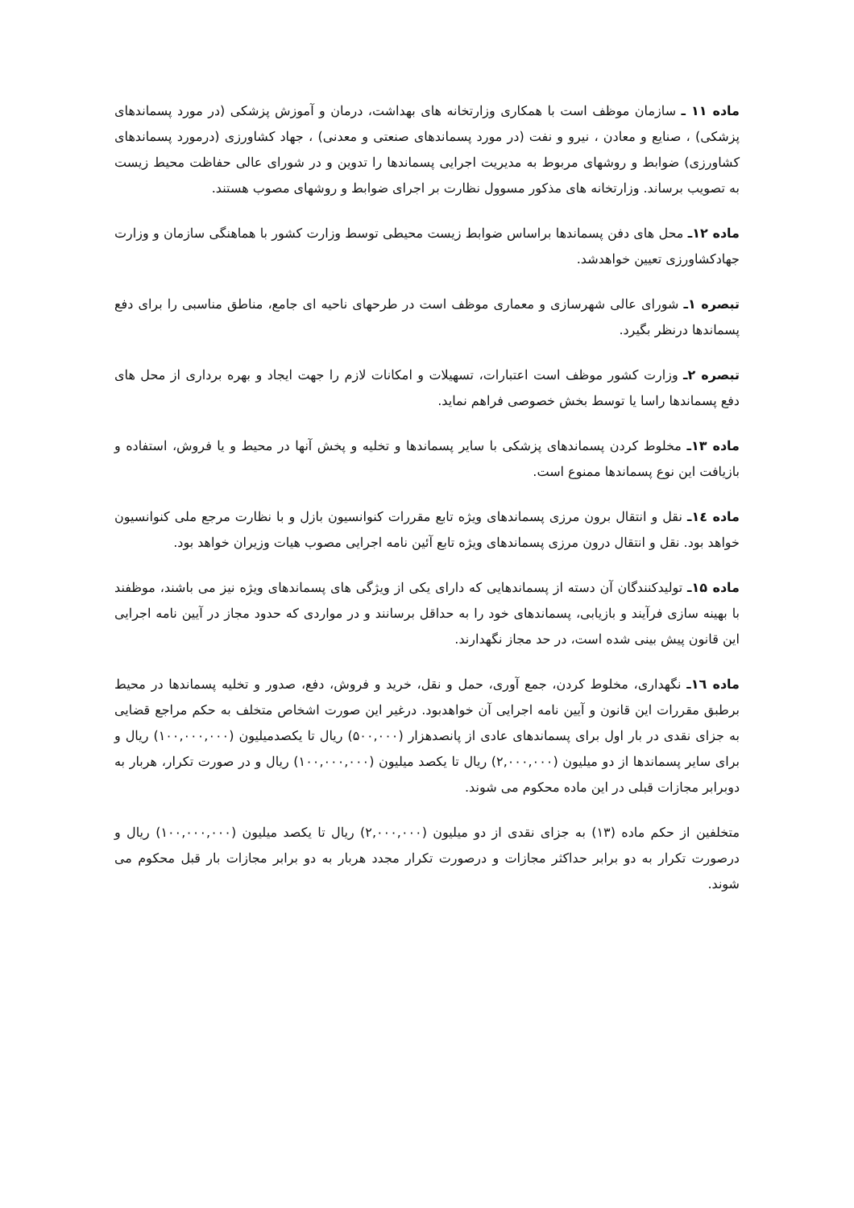ماده ۱۱ ـ سازمان موظف است با همکاری وزارتخانه های بهداشت، درمان و آموزش پزشکی (در مورد پسماندهای پزشکی) ، صنایع و معادن ، نیرو و نفت (در مورد پسماندهای صنعتی و معدنی) ، جهاد کشاورزی (درمورد پسماندهای کشاورزی) ضوابط و روشهای مربوط به مدیریت اجرایی پسماندها را تدوین و در شورای عالی حفاظت محیط زیست به تصویب برساند. وزارتخانه های مذکور مسوول نظارت بر اجرای ضوابط و روشهای مصوب هستند.
ماده ۱۲ـ محل های دفن پسماندها براساس ضوابط زیست محیطی توسط وزارت کشور با هماهنگی سازمان و وزارت جهادکشاورزی تعیین خواهدشد.
تبصره ۱ـ شورای عالی شهرسازی و معماری موظف است در طرحهای ناحیه ای جامع، مناطق مناسبی را برای دفع پسماندها درنظر بگیرد.
تبصره ۲ـ وزارت کشور موظف است اعتبارات، تسهیلات و امکانات لازم را جهت ایجاد و بهره برداری از محل های دفع پسماندها راسا یا توسط بخش خصوصی فراهم نماید.
ماده ۱۳ـ مخلوط کردن پسماندهای پزشکی با سایر پسماندها و تخلیه و پخش آنها در محیط و یا فروش، استفاده و بازیافت این نوع پسماندها ممنوع است.
ماده ١٤ـ نقل و انتقال برون مرزی پسماندهای ویژه تابع مقررات کنوانسیون بازل و با نظارت مرجع ملی کنوانسیون خواهد بود. نقل و انتقال درون مرزی پسماندهای ویژه تابع آئین نامه اجرایی مصوب هیات وزیران خواهد بود.
ماده ۱۵ـ تولیدکنندگان آن دسته از پسماندهایی که دارای یکی از ویژگی های پسماندهای ویژه نیز می باشند، موظفند با بهینه سازی فرآیند و بازیابی، پسماندهای خود را به حداقل برسانند و در مواردی که حدود مجاز در آیین نامه اجرایی این قانون پیش بینی شده است، در حد مجاز نگهدارند.
ماده ١٦ـ نگهداری، مخلوط کردن، جمع آوری، حمل و نقل، خرید و فروش، دفع، صدور و تخلیه پسماندها در محیط برطبق مقررات این قانون و آیین نامه اجرایی آن خواهدبود. درغیر این صورت اشخاص متخلف به حکم مراجع قضایی به جزای نقدی در بار اول برای پسماندهای عادی از پانصدهزار (۵۰۰,۰۰۰) ریال تا یکصدمیلیون (۱۰۰,۰۰۰,۰۰۰) ریال و برای سایر پسماندها از دو میلیون (۲,۰۰۰,۰۰۰) ریال تا یکصد میلیون (۱۰۰,۰۰۰,۰۰۰) ریال و در صورت تکرار، هربار به دوبرابر مجازات قبلی در این ماده محکوم می شوند.
متخلفین از حکم ماده (۱۳) به جزای نقدی از دو میلیون (۲,۰۰۰,۰۰۰) ریال تا یکصد میلیون (۱۰۰,۰۰۰,۰۰۰) ریال و درصورت تکرار به دو برابر حداکثر مجازات و درصورت تکرار مجدد هربار به دو برابر مجازات بار قبل محکوم می شوند.